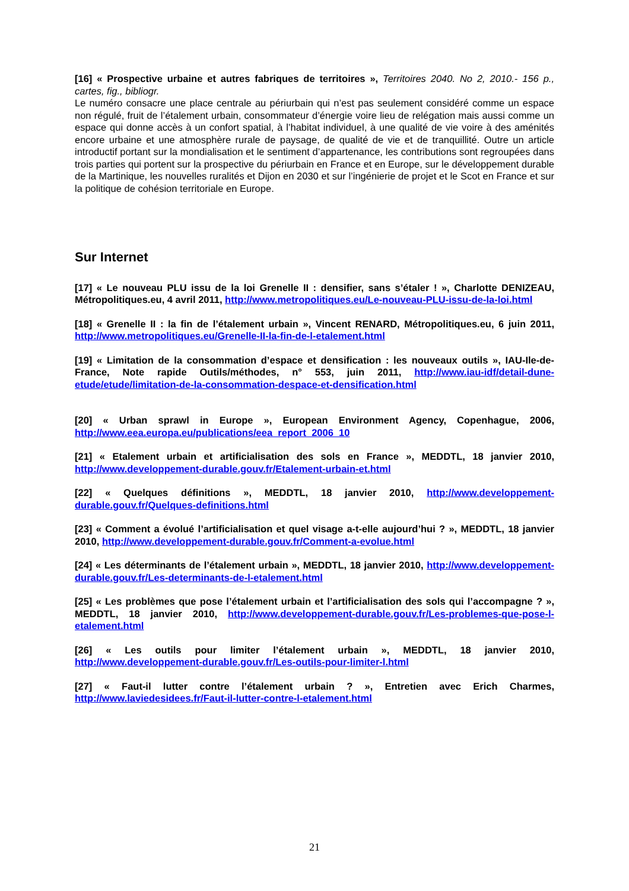[16] « Prospective urbaine et autres fabriques de territoires », Territoires 2040. No 2, 2010.- 156 p., cartes, fig., bibliogr.
Le numéro consacre une place centrale au périurbain qui n’est pas seulement considéré comme un espace non régulé, fruit de l’étalement urbain, consommateur d’énergie voire lieu de relégation mais aussi comme un espace qui donne accès à un confort spatial, à l’habitat individuel, à une qualité de vie voire à des aménités encore urbaine et une atmosphère rurale de paysage, de qualité de vie et de tranquillité. Outre un article introductif portant sur la mondialisation et le sentiment d’appartenance, les contributions sont regroupées dans trois parties qui portent sur la prospective du périurbain en France et en Europe, sur le développement durable de la Martinique, les nouvelles ruralités et Dijon en 2030 et sur l’ingénierie de projet et le Scot en France et sur la politique de cohésion territoriale en Europe.
Sur Internet
[17] « Le nouveau PLU issu de la loi Grenelle II : densifier, sans s’étaler ! », Charlotte DENIZEAU, Métropolitiques.eu, 4 avril 2011, http://www.metropolitiques.eu/Le-nouveau-PLU-issu-de-la-loi.html
[18] « Grenelle II : la fin de l’étalement urbain », Vincent RENARD, Métropolitiques.eu, 6 juin 2011, http://www.metropolitiques.eu/Grenelle-II-la-fin-de-l-etalement.html
[19] « Limitation de la consommation d’espace et densification : les nouveaux outils », IAU-Ile-de-France, Note rapide Outils/méthodes, n° 553, juin 2011, http://www.iau-idf/detail-dune-etude/etude/limitation-de-la-consommation-despace-et-densification.html
[20] « Urban sprawl in Europe », European Environment Agency, Copenhague, 2006, http://www.eea.europa.eu/publications/eea_report_2006_10
[21] « Etalement urbain et artificialisation des sols en France », MEDDTL, 18 janvier 2010, http://www.developpement-durable.gouv.fr/Etalement-urbain-et.html
[22] « Quelques définitions », MEDDTL, 18 janvier 2010, http://www.developpement-durable.gouv.fr/Quelques-definitions.html
[23] « Comment a évolué l’artificialisation et quel visage a-t-elle aujourd’hui ? », MEDDTL, 18 janvier 2010, http://www.developpement-durable.gouv.fr/Comment-a-evolue.html
[24] « Les déterminants de l’étalement urbain », MEDDTL, 18 janvier 2010, http://www.developpement-durable.gouv.fr/Les-determinants-de-l-etalement.html
[25] « Les problèmes que pose l’étalement urbain et l’artificialisation des sols qui l’accompagne ? », MEDDTL, 18 janvier 2010, http://www.developpement-durable.gouv.fr/Les-problemes-que-pose-l-etalement.html
[26] « Les outils pour limiter l’étalement urbain », MEDDTL, 18 janvier 2010, http://www.developpement-durable.gouv.fr/Les-outils-pour-limiter-l.html
[27] « Faut-il lutter contre l’étalement urbain ? », Entretien avec Erich Charmes, http://www.laviedesidees.fr/Faut-il-lutter-contre-l-etalement.html
21